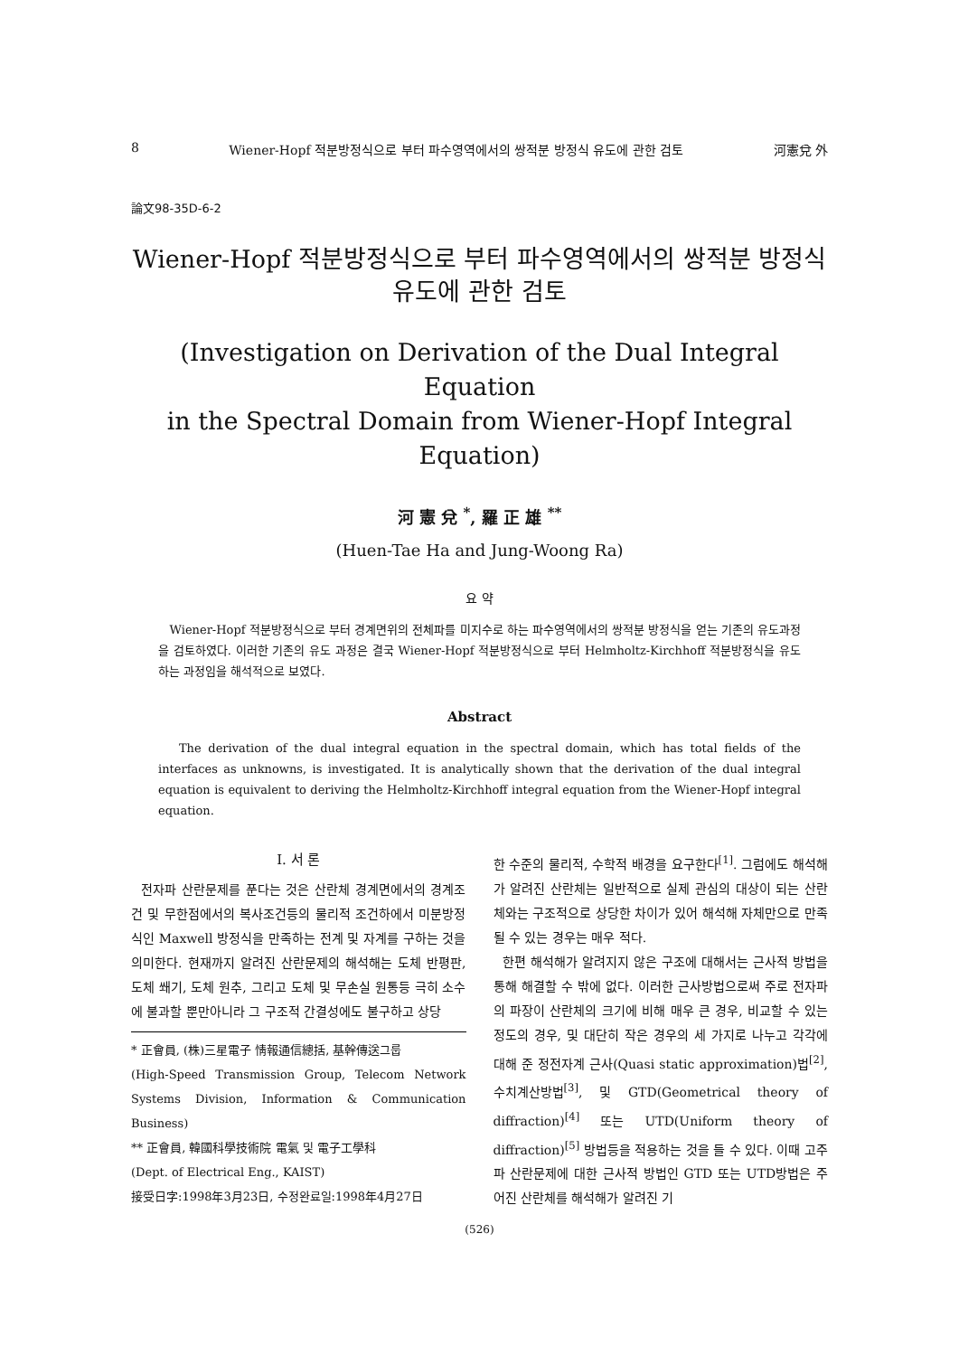8 Wiener-Hopf 적분방정식으로 부터 파수영역에서의 쌍적분 방정식 유도에 관한 검토 河憲兌 外
論文98-35D-6-2
Wiener-Hopf 적분방정식으로 부터 파수영역에서의 쌍적분 방정식
유도에 관한 검토
(Investigation on Derivation of the Dual Integral Equation
in the Spectral Domain from Wiener-Hopf Integral
Equation)
河 憲 兌 <sup>*</sup>, 羅 正 雄 <sup>**</sup>
(Huen-Tae Ha and Jung-Woong Ra)
요 약
Wiener-Hopf 적분방정식으로 부터 경계면위의 전체파를 미지수로 하는 파수영역에서의 쌍적분 방정식을 얻는 기존의 유도과정을 검토하였다. 이러한 기존의 유도 과정은 결국 Wiener-Hopf 적분방정식으로 부터 Helmholtz-Kirchhoff 적분방정식을 유도하는 과정임을 해석적으로 보였다.
Abstract
The derivation of the dual integral equation in the spectral domain, which has total fields of the interfaces as unknowns, is investigated. It is analytically shown that the derivation of the dual integral equation is equivalent to deriving the Helmholtz-Kirchhoff integral equation from the Wiener-Hopf integral equation.
I. 서 론
전자파 산란문제를 푼다는 것은 산란체 경계면에서의 경계조건 및 무한점에서의 복사조건등의 물리적 조건하에서 미분방정식인 Maxwell 방정식을 만족하는 전계 및 자계를 구하는 것을 의미한다. 현재까지 알려진 산란문제의 해석해는 도체 반평판, 도체 쐐기, 도체 원추, 그리고 도체 및 무손실 원통등 극히 소수에 불과할 뿐만아니라 그 구조적 간결성에도 불구하고 상당
* 正會員, (株)三星電子 情報通信總括, 基幹傳送그룹
(High-Speed Transmission Group, Telecom Network Systems Division, Information & Communication Business)
** 正會員, 韓國科學技術院 電氣 및 電子工學科
(Dept. of Electrical Eng., KAIST)
接受日字:1998年3月23日, 수정완료일:1998年4月27日
한 수준의 물리적, 수학적 배경을 요구한다<sup>[1]</sup>. 그럼에도 해석해가 알려진 산란체는 일반적으로 실제 관심의 대상이 되는 산란체와는 구조적으로 상당한 차이가 있어 해석해 자체만으로 만족될 수 있는 경우는 매우 적다.
한편 해석해가 알려지지 않은 구조에 대해서는 근사적 방법을 통해 해결할 수 밖에 없다. 이러한 근사방법으로써 주로 전자파의 파장이 산란체의 크기에 비해 매우 큰 경우, 비교할 수 있는 정도의 경우, 및 대단히 작은 경우의 세 가지로 나누고 각각에 대해 준 정전자계 근사(Quasi static approximation)법<sup>[2]</sup>, 수치계산방법<sup>[3]</sup>, 및 GTD(Geometrical theory of diffraction)<sup>[4]</sup> 또는 UTD(Uniform theory of diffraction)<sup>[5]</sup> 방법등을 적용하는 것을 들 수 있다. 이때 고주파 산란문제에 대한 근사적 방법인 GTD 또는 UTD방법은 주어진 산란체를 해석해가 알려진 기
(526)